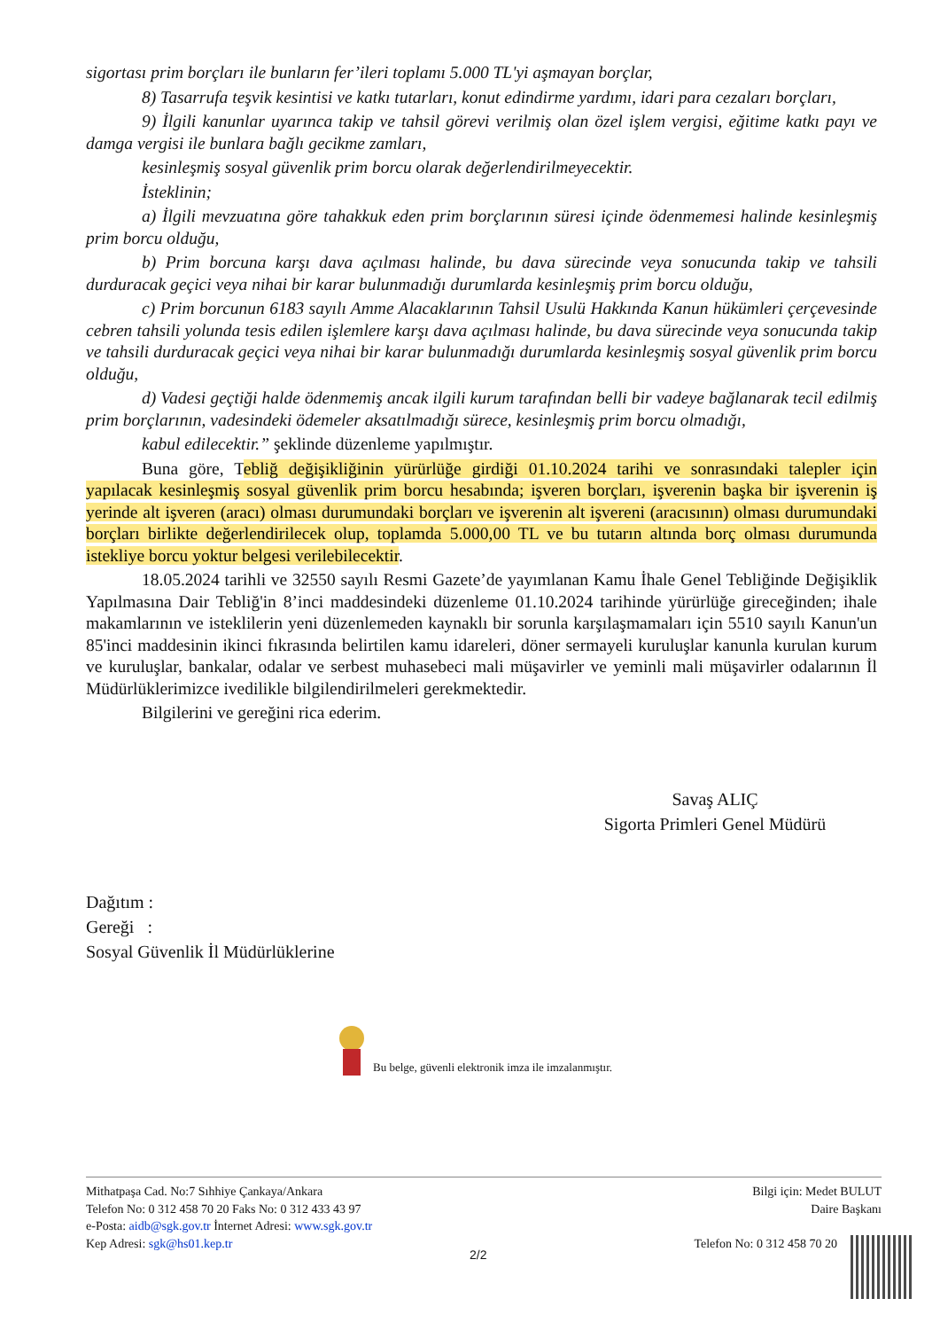sigortası prim borçları ile bunların fer’ileri toplamı 5.000 TL'yi aşmayan borçlar,
8) Tasarrufa teşvik kesintisi ve katkı tutarları, konut edindirme yardımı, idari para cezaları borçları,
9) İlgili kanunlar uyarınca takip ve tahsil görevi verilmiş olan özel işlem vergisi, eğitime katkı payı ve damga vergisi ile bunlara bağlı gecikme zamları,
kesinleşmiş sosyal güvenlik prim borcu olarak değerlendirilmeyecektir.
İsteklinin;
a) İlgili mevzuatına göre tahakkuk eden prim borçlarının süresi içinde ödenmemesi halinde kesinleşmiş prim borcu olduğu,
b) Prim borcuna karşı dava açılması halinde, bu dava sürecinde veya sonucunda takip ve tahsili durduracak geçici veya nihai bir karar bulunmadığı durumlarda kesinleşmiş prim borcu olduğu,
c) Prim borcunun 6183 sayılı Amme Alacaklarının Tahsil Usulü Hakkında Kanun hükümleri çerçevesinde cebren tahsili yolunda tesis edilen işlemlere karşı dava açılması halinde, bu dava sürecinde veya sonucunda takip ve tahsili durduracak geçici veya nihai bir karar bulunmadığı durumlarda kesinleşmiş sosyal güvenlik prim borcu olduğu,
d) Vadesi geçtiği halde ödenmemiş ancak ilgili kurum tarafından belli bir vadeye bağlanarak tecil edilmiş prim borçlarının, vadesindeki ödemeler aksatılmadığı sürece, kesinleşmiş prim borcu olmadığı,
kabul edilecektir.” şeklinde düzenleme yapılmıştır.
Buna göre, Tebliğ değişikliğinin yürürlüğe girdiği 01.10.2024 tarihi ve sonrasındaki talepler için yapılacak kesinleşmiş sosyal güvenlik prim borcu hesabında; işveren borçları, işverenin başka bir işverenin iş yerinde alt işveren (aracı) olması durumundaki borçları ve işverenin alt işvereni (aracısının) olması durumundaki borçları birlikte değerlendirilecek olup, toplamda 5.000,00 TL ve bu tutarın altında borç olması durumunda istekliye borcu yoktur belgesi verilebilecektir.
18.05.2024 tarihli ve 32550 sayılı Resmi Gazete’de yayımlanan Kamu İhale Genel Tebliğinde Değişiklik Yapılmasına Dair Tebliğ'in 8’inci maddesindeki düzenleme 01.10.2024 tarihinde yürürlüğe gireceğinden; ihale makamlarının ve isteklilerin yeni düzenlemeden kaynaklı bir sorunla karşılaşmamaları için 5510 sayılı Kanun'un 85'inci maddesinin ikinci fıkrasında belirtilen kamu idareleri, döner sermayeli kuruluşlar kanunla kurulan kurum ve kuruluşlar, bankalar, odalar ve serbest muhasebeci mali müşavirler ve yeminli mali müşavirler odalarının İl Müdürlüklerimizce ivedilikle bilgilendirilmeleri gerekmektedir.
Bilgilerini ve gereğini rica ederim.
Savaş ALIÇ
Sigorta Primleri Genel Müdürü
Dağıtım :
Gereği :
Sosyal Güvenlik İl Müdürlüklerine
Bu belge, güvenli elektronik imza ile imzalanmıştır.
Mithatpaşa Cad. No:7 Sıhhiye Çankaya/Ankara
Telefon No: 0 312 458 70 20 Faks No: 0 312 433 43 97
e-Posta: aidb@sgk.gov.tr İnternet Adresi: www.sgk.gov.tr
Kep Adresi: sgk@hs01.kep.tr
Bilgi için: Medet BULUT
Daire Başkanı
Telefon No: 0 312 458 70 20
2/2